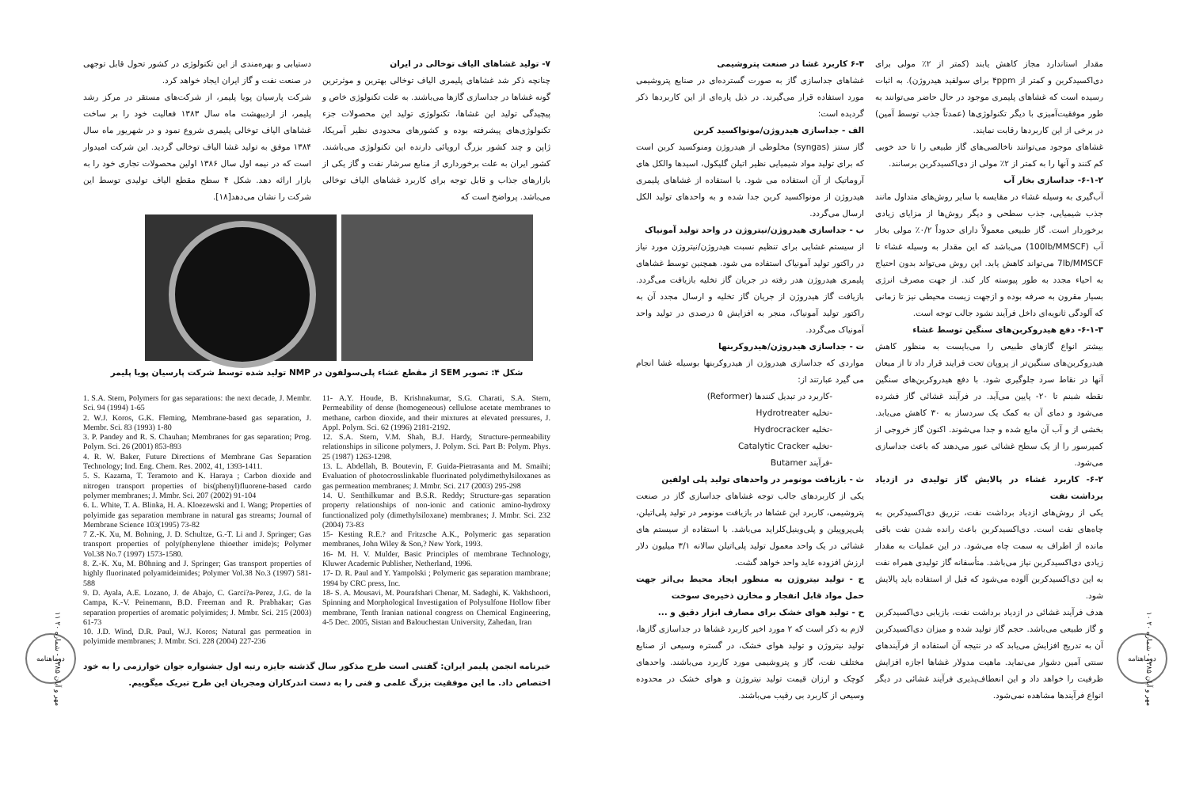۷- تولید غشاهای الیاف توخالی در ایران
چنانچه ذکر شد غشاهای پلیمری الیاف توخالی بهترین و موثرترین گونه غشاها در جداسازی گازها می‌باشند. به علت تکنولوژی خاص و پیچیدگی تولید این غشاها، تکنولوژی تولید این محصولات جزء تکنولوژی‌های پیشرفته بوده و کشورهای محدودی نظیر آمریکا، ژاپن و چند کشور بزرگ اروپائی دارنده این تکنولوژی می‌باشند. کشور ایران به علت برخورداری از منابع سرشار نفت و گاز یکی از بازارهای جذاب و قابل توجه برای کاربرد غشاهای الیاف توخالی می‌باشد. پرواضح است که
دستیابی و بهره‌مندی از این تکنولوژی در کشور تحول قابل توجهی در صنعت نفت و گاز ایران ایجاد خواهد کرد.
شرکت پارسیان پویا پلیمر، از شرکت‌های مستقر در مرکز رشد پلیمر، از اردیبهشت ماه سال ۱۳۸۳ فعالیت خود را بر ساخت غشاهای الیاف توخالی پلیمری شروع نمود و در شهریور ماه سال ۱۳۸۴ موفق به تولید غشا الیاف توخالی گردید. این شرکت امیدوار است که در نیمه اول سال ۱۳۸۶ اولین محصولات تجاری خود را به بازار ارائه دهد. شکل ۴ سطح مقطع الیاف تولیدی توسط این شرکت را نشان می‌دهد[۱۸].
شکل ۴: تصویر SEM از مقطع غشاء پلی‌سولفون در NMP تولید شده توسط شرکت پارسیان پویا پلیمر
1. S.A. Stern, Polymers for gas separations: the next decade, J. Membr. Sci. 94 (1994) 1-65
2. W.J. Koros, G.K. Fleming, Membrane-based gas separation, J. Membr. Sci. 83 (1993) 1-80
3. P. Pandey and R. S. Chauhan; Membranes for gas separation; Prog. Polym. Sci. 26 (2001) 853-893
4. R. W. Baker, Future Directions of Membrane Gas Separation Technology; Ind. Eng. Chem. Res. 2002, 41, 1393-1411.
5. S. Kazama, T. Teramoto and K. Haraya ; Carbon dioxide and nitrogen transport properties of bis(phenyl)fluorene-based cardo polymer membranes; J. Mmbr. Sci. 207 (2002) 91-104
6. L. White, T. A. Blinka, H. A. Kloezewski and I. Wang; Properties of polyimide gas separation membrane in natural gas streams; Journal of Membrane Science 103(1995) 73-82
7 Z.-K. Xu, M. Bohning, J. D. Schultze, G.-T. Li and J. Springer; Gas transport properties of poly(phenylene thioether imide)s; Polymer Vol.38 No.7 (1997) 1573-1580.
8. Z.-K. Xu, M. B0hning and J. Springer; Gas transport properties of highly fluorinated polyamideimides; Polymer Vol.38 No.3 (1997) 581-588
9. D. Ayala, A.E. Lozano, J. de Abajo, C. Garci?a-Perez, J.G. de la Campa, K.-V. Peinemann, B.D. Freeman and R. Prabhakar; Gas separation properties of aromatic polyimides; J. Mmbr. Sci. 215 (2003) 61-73
10. J.D. Wind, D.R. Paul, W.J. Koros; Natural gas permeation in polyimide membranes; J. Mmbr. Sci. 228 (2004) 227-236
11- A.Y. Houde, B. Krishnakumar, S.G. Charati, S.A. Stern, Permeability of dense (homogeneous) cellulose acetate membranes to methane, carbon dioxide, and their mixtures at elevated pressures, J. Appl. Polym. Sci. 62 (1996) 2181-2192.
12. S.A. Stern, V.M. Shah, B.J. Hardy, Structure-permeability relationships in silicone polymers, J. Polym. Sci. Part B: Polym. Phys. 25 (1987) 1263-1298.
13. L. Abdellah, B. Boutevin, F. Guida-Pietrasanta and M. Smaihi; Evaluation of photocrosslinkable fluorinated polydimethylsiloxanes as gas permeation membranes; J. Mmbr. Sci. 217 (2003) 295-298
14. U. Senthilkumar and B.S.R. Reddy; Structure-gas separation property relationships of non-ionic and cationic amino-hydroxy functionalized poly (dimethylsiloxane) membranes; J. Mmbr. Sci. 232 (2004) 73-83
15- Kesting R.E.? and Fritzsche A.K., Polymeric gas separation membranes, John Wiley & Son,? New York, 1993.
16- M. H. V. Mulder, Basic Principles of membrane Technology, Kluwer Academic Publisher, Netherland, 1996.
17- D. R. Paul and Y. Yampolski ; Polymeric gas separation mambrane; 1994 by CRC press, Inc.
18- S. A. Mousavi, M. Pourafshari Chenar, M. Sadeghi, K. Vakhshoori, Spinning and Morphological Investigation of Polysulfone Hollow fiber membrane, Tenth Iranian national congress on Chemical Engineering, 4-5 Dec. 2005, Sistan and Balouchestan University, Zahedan, Iran
خبرنامه انجمن پلیمر ایران: گفتنی است طرح مذکور سال گذشته جایزه رتبه اول جشنواره جوان خوارزمی را به خود اختصاص داد. ما این موفقیت بزرگ علمی و فنی را به دست اندرکاران ومجریان این طرح تبریک میگوییم.
دوماهنامه
۱۱ مهر و آبان ۱۳۸۵ - شماره ۲۰
مقدار استاندارد مجاز کاهش یابند (کمتر از ۲٪ مولی برای دی‌اکسیدکربن و کمتر از ۴ppm برای سولفید هیدروژن). به اثبات رسیده است که غشاهای پلیمری موجود در حال حاضر می‌توانند به طور موفقیت‌آمیزی با دیگر تکنولوژی‌ها (عمدتاً جذب توسط آمین) در برخی از این کاربردها رقابت نمایند.
غشاهای موجود می‌توانند ناخالصی‌های گاز طبیعی را تا حد خوبی کم کنند و آنها را به کمتر از ۲٪ مولی از دی‌اکسیدکربن برسانند.
۶-۱-۲- جداسازی بخار آب
آب‌گیری به وسیله غشاء در مقایسه با سایر روش‌های متداول مانند جذب شیمیایی، جذب سطحی و دیگر روش‌ها از مزایای زیادی برخوردار است. گاز طبیعی معمولاً دارای حدوداً ۰/۲٪ مولی بخار آب (100lb/MMSCF) می‌باشد که این مقدار به وسیله غشاء تا 7lb/MMSCF می‌تواند کاهش یابد. این روش می‌تواند بدون احتیاج به احیاء مجدد به طور پیوسته کار کند. از جهت مصرف انرژی بسیار مقرون به صرفه بوده و ازجهت زیست محیطی نیز تا زمانی که آلودگی ثانویه‌ای داخل فرآیند نشود جالب توجه است.
۶-۱-۳- دفع هیدروکربن‌های سنگین توسط غشاء
بیشتر انواع گازهای طبیعی را می‌بایست به منظور کاهش هیدروکربن‌های سنگین‌تر از پروپان تحت فرایند قرار داد تا از میعان آنها در نقاط سرد جلوگیری شود. با دفع هیدروکربن‌های سنگین نقطه شبنم تا ۲۰- پایین می‌آید. در فرآیند غشائی گاز فشرده می‌شود و دمای آن به کمک یک سردساز به ۳۰ کاهش می‌یابد. بخشی از و آب آن مایع شده و جدا می‌شوند. اکنون گاز خروجی از کمپرسور را از یک سطح غشائی عبور می‌دهند که باعث جداسازی می‌شود.
۶-۲- کاربرد غشاء در پالایش گاز تولیدی در ازدیاد برداشت نفت
یکی از روش‌های ازدیاد برداشت نفت، تزریق دی‌اکسیدکربن به چاه‌های نفت است. دی‌اکسیدکربن باعث رانده شدن نفت باقی مانده از اطراف به سمت چاه می‌شود. در این عملیات به مقدار زیادی دی‌اکسیدکربن نیاز می‌باشد. متأسفانه گاز تولیدی همراه نفت به این دی‌اکسیدکربن آلوده می‌شود که قبل از استفاده باید پالایش شود.
هدف فرآیند غشائی در ازدیاد برداشت نفت، بازیابی دی‌اکسیدکربن و گاز طبیعی می‌باشد. حجم گاز تولید شده و میزان دی‌اکسیدکربن آن به تدریج افزایش می‌یابد که در نتیجه آن استفاده از فرآیندهای سنتی آمین دشوار می‌نماید. ماهیت مدولار غشاها اجازه افزایش ظرفیت را خواهد داد و این انعطاف‌پذیری فرآیند غشائی در دیگر انواع فرآیندها مشاهده نمی‌شود.
۶-۳ کاربرد غشا در صنعت پتروشیمی
غشاهای جداسازی گاز به صورت گسترده‌ای در صنایع پتروشیمی مورد استفاده قرار می‌گیرند. در ذیل پاره‌ای از این کاربردها ذکر گردیده است:
الف - جداسازی هیدروژن/مونواکسید کربن
گاز سنتز (syngas) مخلوطی از هیدروژن ومنوکسید کربن است که برای تولید مواد شیمیایی نظیر اتیلن گلیکول، اسیدها والکل های آروماتیک از آن استفاده می شود. با استفاده از غشاهای پلیمری هیدروژن از مونواکسید کربن جدا شده و به واحدهای تولید الکل ارسال می‌گردد.
ب - جداسازی هیدروژن/نیتروژن در واحد تولید آمونیاک
از سیستم غشایی برای تنظیم نسبت هیدروژن/نیتروژن مورد نیاز در راکتور تولید آمونیاک استفاده می شود. همچنین توسط غشاهای پلیمری هیدروژن هدر رفته در جریان گاز تخلیه بازیافت می‌گردد. بازیافت گاز هیدروژن از جریان گاز تخلیه و ارسال مجدد آن به راکتور تولید آمونیاک، منجر به افزایش ۵ درصدی در تولید واحد آمونیاک می‌گردد.
ت - جداسازی هیدروژن/هیدروکربنها
مواردی که جداسازی هیدروژن از هیدروکربنها بوسیله غشا انجام می گیرد عبارتند از:
-کاربرد در تبدیل کنندها (Reformer)
-تخلیه Hydrotreater
-تخلیه Hydrocracker
-تخلیه Catalytic Cracker
-فرآیند Butamer
ث - بازیافت مونومر در واحدهای تولید پلی اولفین
یکی از کاربردهای جالب توجه غشاهای جداسازی گاز در صنعت پتروشیمی، کاربرد این غشاها در بازیافت مونومر در تولید پلی‌اتیلن، پلی‌پروپیلن و پلی‌وینیل‌کلراید می‌باشد. با استفاده از سیستم های غشائی در یک واحد معمول تولید پلی‌اتیلن سالانه ۳/۱ میلیون دلار ارزش افزوده عاید واحد خواهد گشت.
ج - تولید نیتروژن به منظور ایجاد محیط بی‌اثر جهت حمل مواد قابل انفجار و مخازن ذخیره‌ی سوخت
ح - تولید هوای خشک برای مصارف ابزار دقیق و ...
لازم به ذکر است که ۲ مورد اخیر کاربرد غشاها در جداسازی گازها، تولید نیتروژن و تولید هوای خشک، در گستره وسیعی از صنایع مختلف نفت، گاز و پتروشیمی مورد کاربرد می‌باشند. واحدهای کوچک و ارزان قیمت تولید نیتروژن و هوای خشک در محدوده وسیعی از کاربرد بی رقیب می‌باشند.
دوماهنامه
۱۰ مهر و آبان ۱۳۸۵ - شماره ۲۰